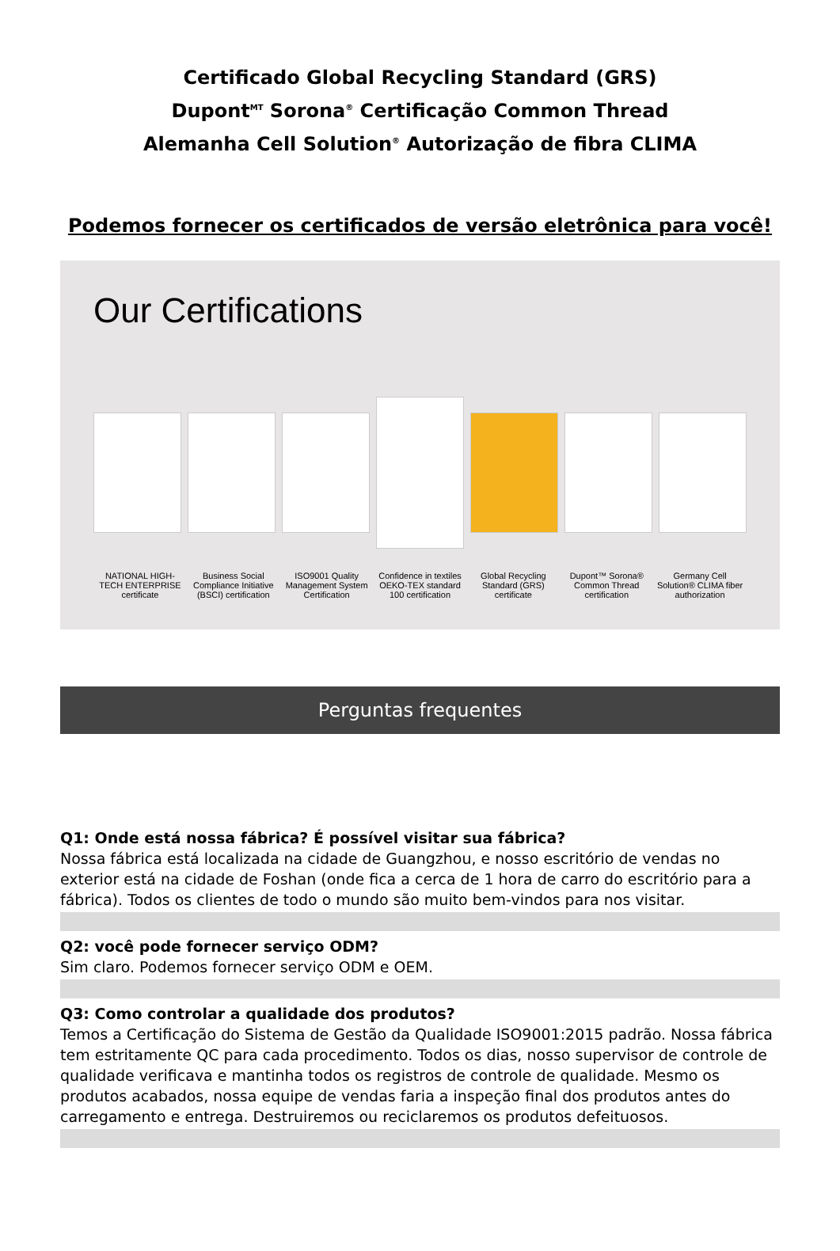Certificado Global Recycling Standard (GRS)
Dupont<sup>MT</sup> Sorona<sup>®</sup> Certificação Common Thread
Alemanha Cell Solution<sup>®</sup> Autorização de fibra CLIMA
Podemos fornecer os certificados de versão eletrônica para você!
Our Certifications
NATIONAL HIGH-TECH ENTERPRISE certificate Business Social Compliance Initiative (BSCI) certification ISO9001 Quality Management System Certification Confidence in textiles OEKO-TEX standard 100 certification Global Recycling Standard (GRS) certificate Dupont™ Sorona® Common Thread certification Germany Cell Solution® CLIMA fiber authorization
Perguntas frequentes
Q1: Onde está nossa fábrica? É possível visitar sua fábrica?
Nossa fábrica está localizada na cidade de Guangzhou, e nosso escritório de vendas no exterior está na cidade de Foshan (onde fica a cerca de 1 hora de carro do escritório para a fábrica). Todos os clientes de todo o mundo são muito bem-vindos para nos visitar.
Q2: você pode fornecer serviço ODM?
Sim claro. Podemos fornecer serviço ODM e OEM.
Q3: Como controlar a qualidade dos produtos?
Temos a Certificação do Sistema de Gestão da Qualidade ISO9001:2015 padrão. Nossa fábrica tem estritamente QC para cada procedimento. Todos os dias, nosso supervisor de controle de qualidade verificava e mantinha todos os registros de controle de qualidade. Mesmo os produtos acabados, nossa equipe de vendas faria a inspeção final dos produtos antes do carregamento e entrega. Destruiremos ou reciclaremos os produtos defeituosos.